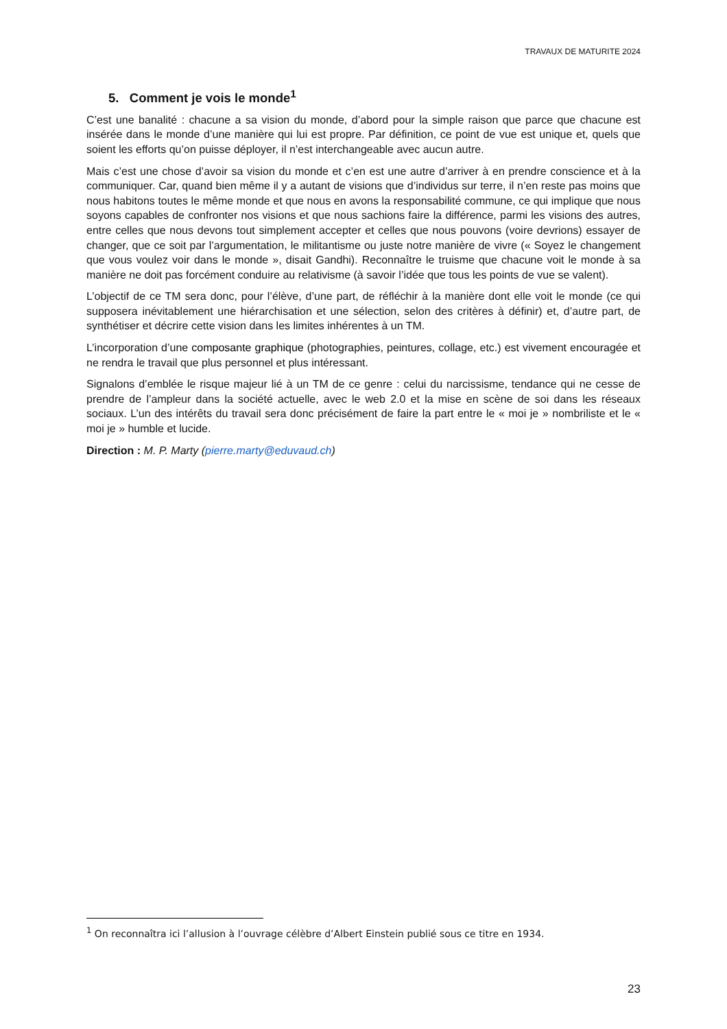TRAVAUX DE MATURITE 2024
5. Comment je vois le monde<sup>1</sup>
C’est une banalité : chacune a sa vision du monde, d’abord pour la simple raison que parce que chacune est insérée dans le monde d’une manière qui lui est propre. Par définition, ce point de vue est unique et, quels que soient les efforts qu’on puisse déployer, il n’est interchangeable avec aucun autre.
Mais c’est une chose d’avoir sa vision du monde et c’en est une autre d’arriver à en prendre conscience et à la communiquer. Car, quand bien même il y a autant de visions que d’individus sur terre, il n’en reste pas moins que nous habitons toutes le même monde et que nous en avons la responsabilité commune, ce qui implique que nous soyons capables de confronter nos visions et que nous sachions faire la différence, parmi les visions des autres, entre celles que nous devons tout simplement accepter et celles que nous pouvons (voire devrions) essayer de changer, que ce soit par l’argumentation, le militantisme ou juste notre manière de vivre (« Soyez le changement que vous voulez voir dans le monde », disait Gandhi). Reconnaître le truisme que chacune voit le monde à sa manière ne doit pas forcément conduire au relativisme (à savoir l’idée que tous les points de vue se valent).
L’objectif de ce TM sera donc, pour l’élève, d’une part, de réfléchir à la manière dont elle voit le monde (ce qui supposera inévitablement une hiérarchisation et une sélection, selon des critères à définir) et, d’autre part, de synthétiser et décrire cette vision dans les limites inhérentes à un TM.
L’incorporation d’une composante graphique (photographies, peintures, collage, etc.) est vivement encouragée et ne rendra le travail que plus personnel et plus intéressant.
Signalons d’emblée le risque majeur lié à un TM de ce genre : celui du narcissisme, tendance qui ne cesse de prendre de l’ampleur dans la société actuelle, avec le web 2.0 et la mise en scène de soi dans les réseaux sociaux. L’un des intérêts du travail sera donc précisément de faire la part entre le « moi je » nombriliste et le « moi je » humble et lucide.
Direction : M. P. Marty (pierre.marty@eduvaud.ch)
<sup>1</sup> On reconnaîtra ici l’allusion à l’ouvrage célèbre d’Albert Einstein publié sous ce titre en 1934.
23